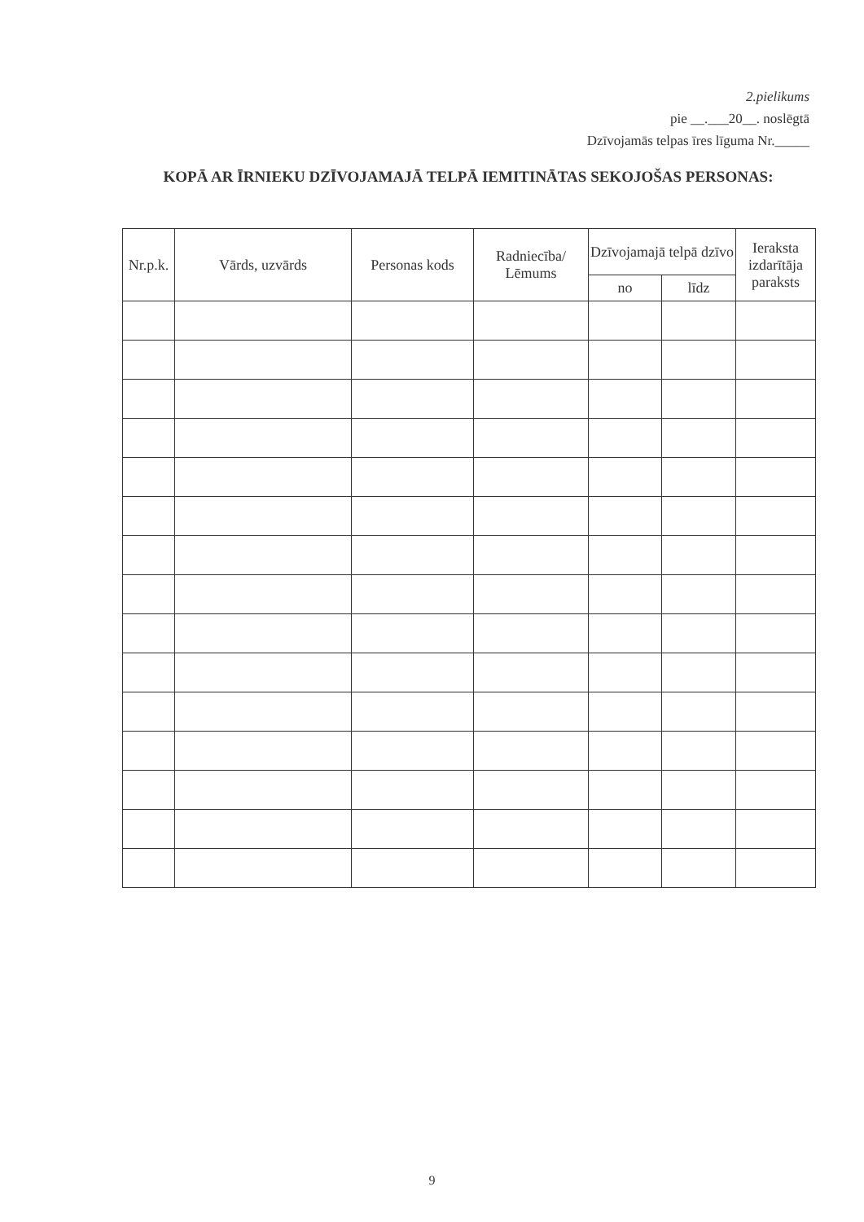2.pielikums
pie __.___20__. noslēgtā
Dzīvojamās telpas īres līguma Nr._____
KOPĀ AR ĪRNIEKU DZĪVOJAMAJĀ TELPĀ IEMITINĀTAS SEKOJOŠAS PERSONAS:
| Nr.p.k. | Vārds, uzvārds | Personas kods | Radniecība/ Lēmums | Dzīvojamajā telpā dzīvo | | Ieraksta izdarītāja paraksts |
| --- | --- | --- | --- | --- | --- | --- |
| | | | | no | līdz | |
9